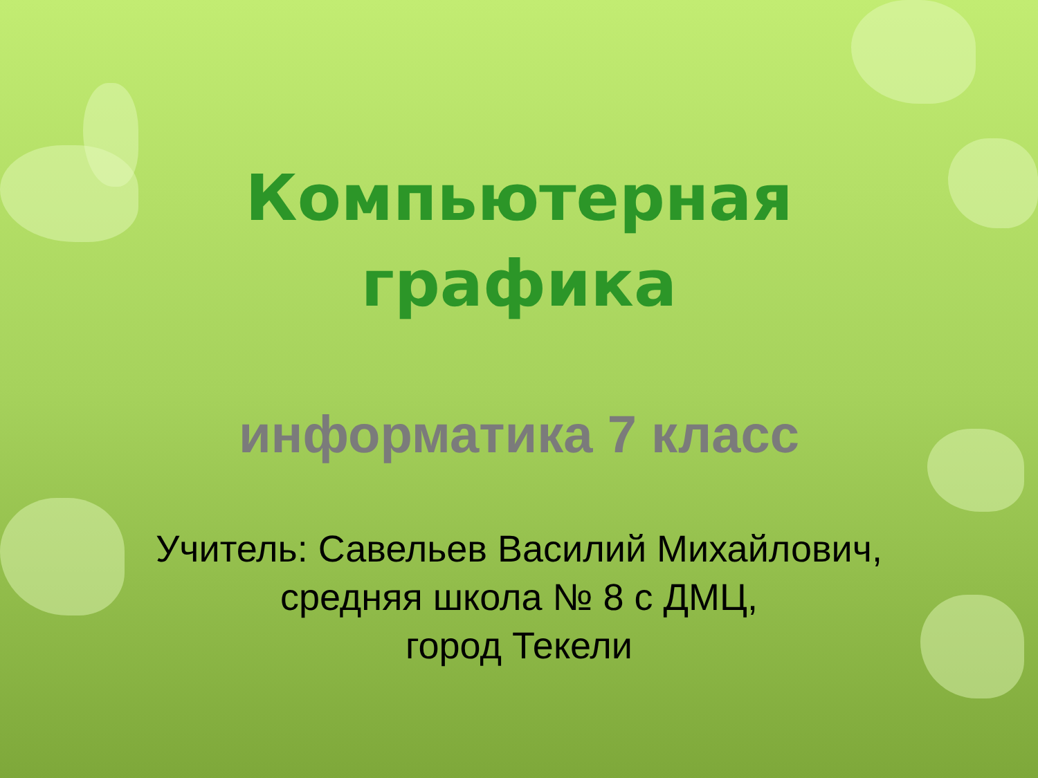Компьютерная
графика
информатика 7 класс
Учитель: Савельев Василий Михайлович,
средняя школа № 8 с ДМЦ,
город Текели